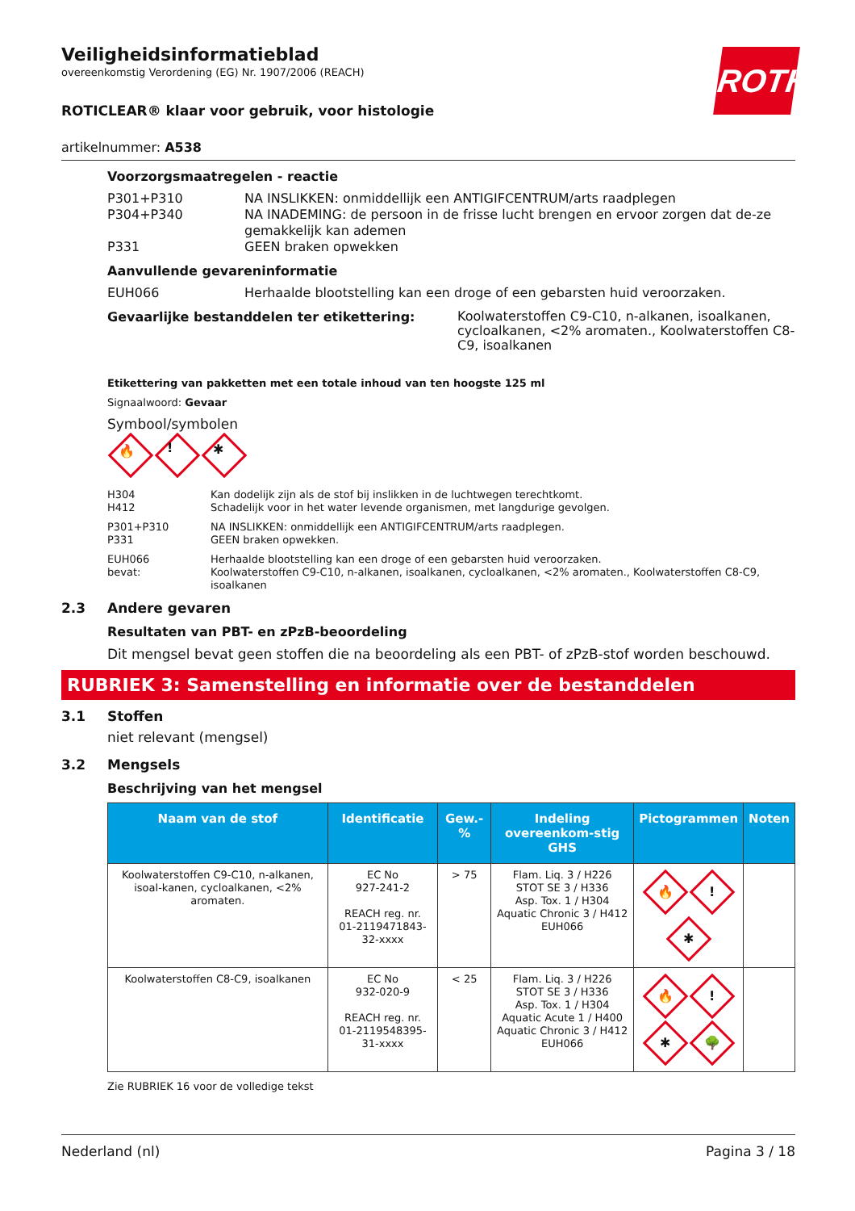Veiligheidsinformatieblad
overeenkomstig Verordening (EG) Nr. 1907/2006 (REACH)
ROTH
ROTICLEAR® klaar voor gebruik, voor histologie
artikelnummer: A538
Voorzorgsmaatregelen - reactie
P301+P310 NA INSLIKKEN: onmiddellijk een ANTIGIFCENTRUM/arts raadplegen
P304+P340 NA INADEMING: de persoon in de frisse lucht brengen en ervoor zorgen dat de-ze gemakkelijk kan ademen
P331 GEEN braken opwekken
Aanvullende gevareninformatie
EUH066 Herhaalde blootstelling kan een droge of een gebarsten huid veroorzaken.
Gevaarlijke bestanddelen ter etikettering:
Koolwaterstoffen C9-C10, n-alkanen, isoalkanen, cycloalkanen, <2% aromaten., Koolwaterstoffen C8-C9, isoalkanen
Etikettering van pakketten met een totale inhoud van ten hoogste 125 ml
Signaalwoord: Gevaar
Symbool/symbolen
🔥! ✱
H304
H412
Kan dodelijk zijn als de stof bij inslikken in de luchtwegen terechtkomt.
Schadelijk voor in het water levende organismen, met langdurige gevolgen.
P301+P310
P331
NA INSLIKKEN: onmiddellijk een ANTIGIFCENTRUM/arts raadplegen.
GEEN braken opwekken.
EUH066
bevat:
Herhaalde blootstelling kan een droge of een gebarsten huid veroorzaken.
Koolwaterstoffen C9-C10, n-alkanen, isoalkanen, cycloalkanen, <2% aromaten., Koolwaterstoffen C8-C9, isoalkanen
2.3 Andere gevaren
Resultaten van PBT- en zPzB-beoordeling
Dit mengsel bevat geen stoffen die na beoordeling als een PBT- of zPzB-stof worden beschouwd.
RUBRIEK 3: Samenstelling en informatie over de bestanddelen
3.1 Stoffen
niet relevant (mengsel)
3.2 Mengsels
Beschrijving van het mengsel
| Naam van de stof | Identificatie | Gew.-% | Indeling overeenkom-stig GHS | Pictogrammen | Noten |
| --- | --- | --- | --- | --- | --- |
| Koolwaterstoffen C9-C10, n-alkanen, isoal-kanen, cycloalkanen, <2% aromaten. | EC No 927-241-2 REACH reg. nr. 01-2119471843-32-xxxx | > 75 | Flam. Liq. 3 / H226 STOT SE 3 / H336 Asp. Tox. 1 / H304 Aquatic Chronic 3 / H412 EUH066 | 🔥 ! ✱ | |
| Koolwaterstoffen C8-C9, isoalkanen | EC No 932-020-9 REACH reg. nr. 01-2119548395-31-xxxx | < 25 | Flam. Liq. 3 / H226 STOT SE 3 / H336 Asp. Tox. 1 / H304 Aquatic Acute 1 / H400 Aquatic Chronic 3 / H412 EUH066 | 🔥 ! ✱ 🌳 | |
Zie RUBRIEK 16 voor de volledige tekst
Nederland (nl) Pagina 3 / 18